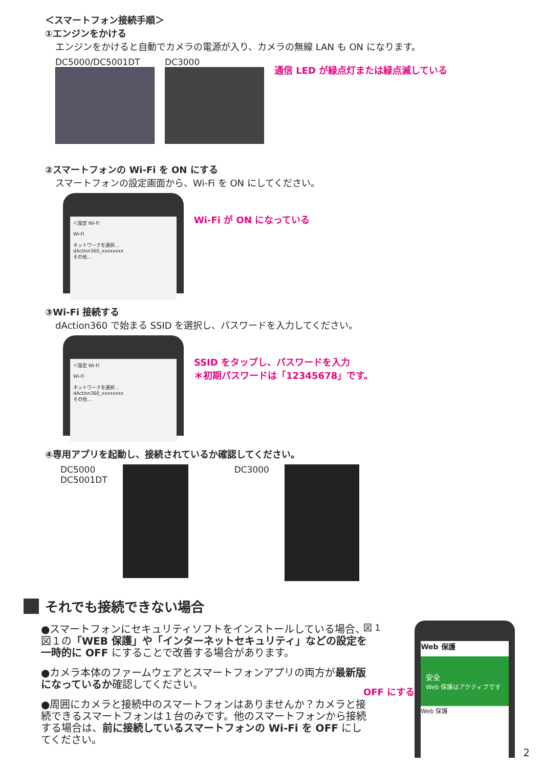＜スマートフォン接続手順＞
①エンジンをかける
エンジンをかけると自動でカメラの電源が入り、カメラの無線 LAN も ON になります。
DC5000/DC5001DT DC3000
通信 LED が緑点灯または緑点滅している
②スマートフォンの Wi-Fi を ON にする
スマートフォンの設定画面から、Wi-Fi を ON にしてください。
＜設定 Wi-Fi
Wi-Fi
ネットワークを選択...
dAction360_xxxxxxxx
その他...
Wi-Fi が ON になっている
③Wi-Fi 接続する
dAction360 で始まる SSID を選択し、パスワードを入力してください。
＜設定 Wi-Fi
Wi-Fi
ネットワークを選択...
dAction360_xxxxxxxx
その他...
SSID をタップし、パスワードを入力
＊初期パスワードは「12345678」です。
④専用アプリを起動し、接続されているか確認してください。
DC5000
DC5001DT
DC3000
それでも接続できない場合
●スマートフォンにセキュリティソフトをインストールしている場合、図１の「WEB 保護」や「インターネットセキュリティ」などの設定を一時的に OFF にすることで改善する場合があります。
●カメラ本体のファームウェアとスマートフォンアプリの両方が最新版になっているか確認してください。
●周囲にカメラと接続中のスマートフォンはありませんか？カメラと接続できるスマートフォンは１台のみです。他のスマートフォンから接続する場合は、前に接続しているスマートフォンの Wi-Fi を OFF にしてください。
図 1
OFF にする
Web 保護
安全
Web 保護はアクティブです
Web 保護
2